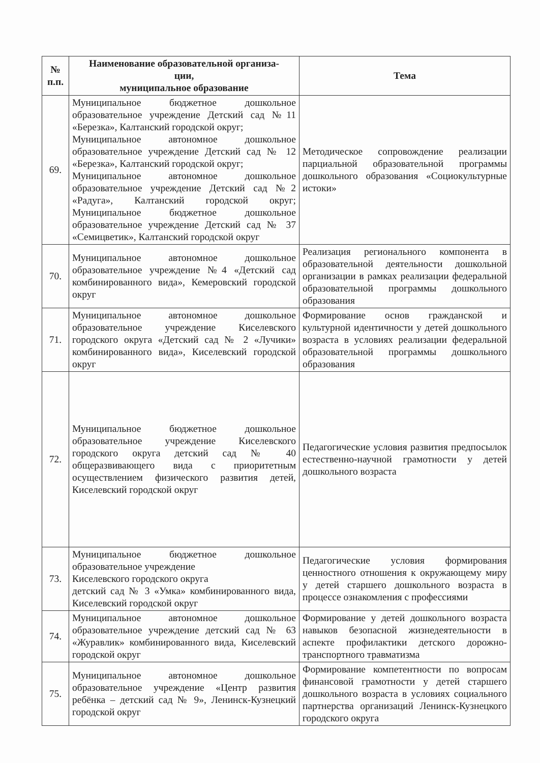| № п.п. | Наименование образовательной организа- ции, муниципальное образование | Тема |
| --- | --- | --- |
| 69. | Муниципальное бюджетное дошкольное образовательное учреждение Детский сад №11 «Березка», Калтанский городской округ; Муниципальное автономное дошкольное образовательное учреждение Детский сад № 12 «Березка», Калтанский городской округ; Муниципальное автономное дошкольное образовательное учреждение Детский сад №2 «Радуга», Калтанский городской округ; Муниципальное бюджетное дошкольное образовательное учреждение Детский сад № 37 «Семицветик», Калтанский городской округ | Методическое сопровождение реализации парциальной образовательной программы дошкольного образования «Социокультурные истоки» |
| 70. | Муниципальное автономное дошкольное образовательное учреждение №4 «Детский сад комбинированного вида», Кемеровский городской округ | Реализация регионального компонента в образовательной деятельности дошкольной организации в рамках реализации федеральной образовательной программы дошкольного образования |
| 71. | Муниципальное автономное дошкольное образовательное учреждение Киселевского городского округа «Детский сад № 2 «Лучики» комбинированного вида», Киселевский городской округ | Формирование основ гражданской и культурной идентичности у детей дошкольного возраста в условиях реализации федеральной образовательной программы дошкольного образования |
| 72. | Муниципальное бюджетное дошкольное образовательное учреждение Киселевского городского округа детский сад № 40 общеразвивающего вида с приоритетным осуществлением физического развития детей, Киселевский городской округ | Педагогические условия развития предпосылок естественно-научной грамотности у детей дошкольного возраста |
| 73. | Муниципальное бюджетное дошкольное образовательное учреждение Киселевского городского округа детский сад № 3 «Умка» комбинированного вида, Киселевский городской округ | Педагогические условия формирования ценностного отношения к окружающему миру у детей старшего дошкольного возраста в процессе ознакомления с профессиями |
| 74. | Муниципальное автономное дошкольное образовательное учреждение детский сад № 63 «Журавлик» комбинированного вида, Киселевский городской округ | Формирование у детей дошкольного возраста навыков безопасной жизнедеятельности в аспекте профилактики детского дорожно-транспортного травматизма |
| 75. | Муниципальное автономное дошкольное образовательное учреждение «Центр развития ребёнка – детский сад № 9», Ленинск-Кузнецкий городской округ | Формирование компетентности по вопросам финансовой грамотности у детей старшего дошкольного возраста в условиях социального партнерства организаций Ленинск-Кузнецкого городского округа |